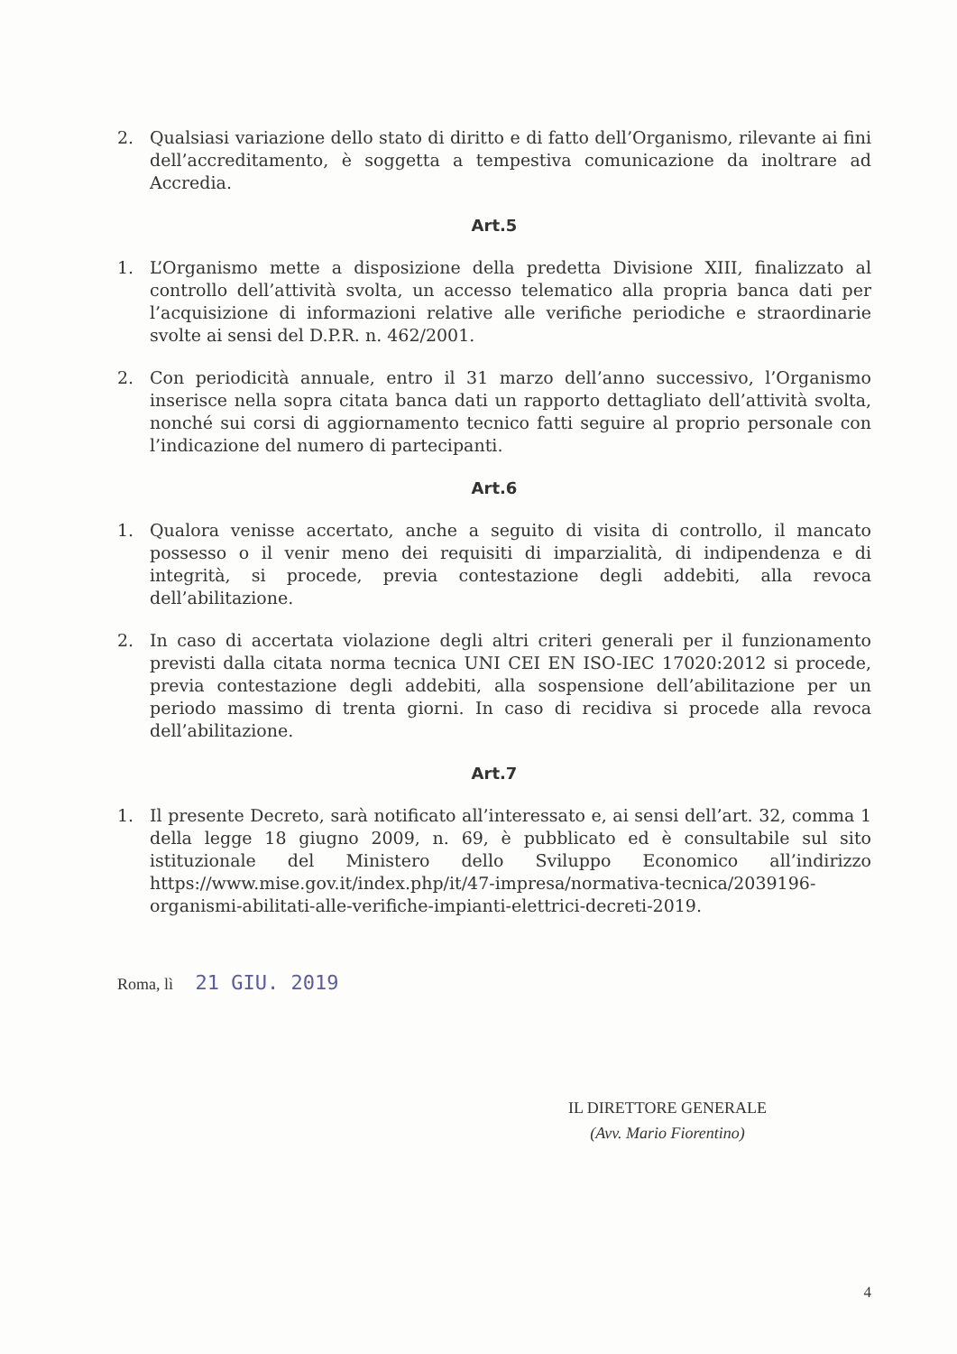2. Qualsiasi variazione dello stato di diritto e di fatto dell’Organismo, rilevante ai fini dell’accreditamento, è soggetta a tempestiva comunicazione da inoltrare ad Accredia.
Art.5
1. L’Organismo mette a disposizione della predetta Divisione XIII, finalizzato al controllo dell’attività svolta, un accesso telematico alla propria banca dati per l’acquisizione di informazioni relative alle verifiche periodiche e straordinarie svolte ai sensi del D.P.R. n. 462/2001.
2. Con periodicità annuale, entro il 31 marzo dell’anno successivo, l’Organismo inserisce nella sopra citata banca dati un rapporto dettagliato dell’attività svolta, nonché sui corsi di aggiornamento tecnico fatti seguire al proprio personale con l’indicazione del numero di partecipanti.
Art.6
1. Qualora venisse accertato, anche a seguito di visita di controllo, il mancato possesso o il venir meno dei requisiti di imparzialità, di indipendenza e di integrità, si procede, previa contestazione degli addebiti, alla revoca dell’abilitazione.
2. In caso di accertata violazione degli altri criteri generali per il funzionamento previsti dalla citata norma tecnica UNI CEI EN ISO-IEC 17020:2012 si procede, previa contestazione degli addebiti, alla sospensione dell’abilitazione per un periodo massimo di trenta giorni. In caso di recidiva si procede alla revoca dell’abilitazione.
Art.7
1. Il presente Decreto, sarà notificato all’interessato e, ai sensi dell’art. 32, comma 1 della legge 18 giugno 2009, n. 69, è pubblicato ed è consultabile sul sito istituzionale del Ministero dello Sviluppo Economico all’indirizzo https://www.mise.gov.it/index.php/it/47-impresa/normativa-tecnica/2039196-organismi-abilitati-alle-verifiche-impianti-elettrici-decreti-2019.
Roma, lì 21 GIU. 2019
IL DIRETTORE GENERALE
(Avv. Mario Fiorentino)
4